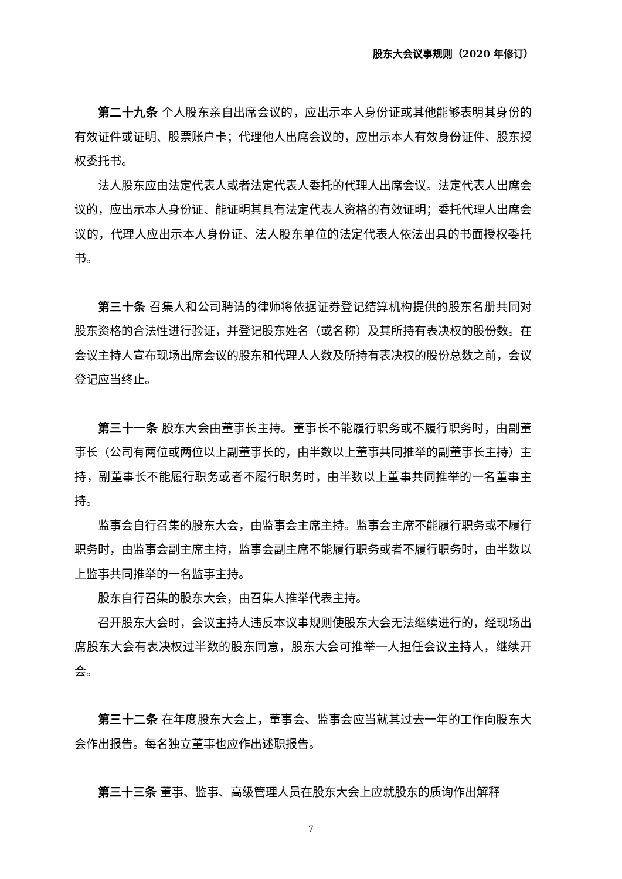股东大会议事规则（2020 年修订）
第二十九条 个人股东亲自出席会议的，应出示本人身份证或其他能够表明其身份的有效证件或证明、股票账户卡；代理他人出席会议的，应出示本人有效身份证件、股东授权委托书。
法人股东应由法定代表人或者法定代表人委托的代理人出席会议。法定代表人出席会议的，应出示本人身份证、能证明其具有法定代表人资格的有效证明；委托代理人出席会议的，代理人应出示本人身份证、法人股东单位的法定代表人依法出具的书面授权委托书。
第三十条 召集人和公司聘请的律师将依据证券登记结算机构提供的股东名册共同对股东资格的合法性进行验证，并登记股东姓名（或名称）及其所持有表决权的股份数。在会议主持人宣布现场出席会议的股东和代理人人数及所持有表决权的股份总数之前，会议登记应当终止。
第三十一条 股东大会由董事长主持。董事长不能履行职务或不履行职务时，由副董事长（公司有两位或两位以上副董事长的，由半数以上董事共同推举的副董事长主持）主持，副董事长不能履行职务或者不履行职务时，由半数以上董事共同推举的一名董事主持。
监事会自行召集的股东大会，由监事会主席主持。监事会主席不能履行职务或不履行职务时，由监事会副主席主持，监事会副主席不能履行职务或者不履行职务时，由半数以上监事共同推举的一名监事主持。
股东自行召集的股东大会，由召集人推举代表主持。
召开股东大会时，会议主持人违反本议事规则使股东大会无法继续进行的，经现场出席股东大会有表决权过半数的股东同意，股东大会可推举一人担任会议主持人，继续开会。
第三十二条 在年度股东大会上，董事会、监事会应当就其过去一年的工作向股东大会作出报告。每名独立董事也应作出述职报告。
第三十三条 董事、监事、高级管理人员在股东大会上应就股东的质询作出解释
7